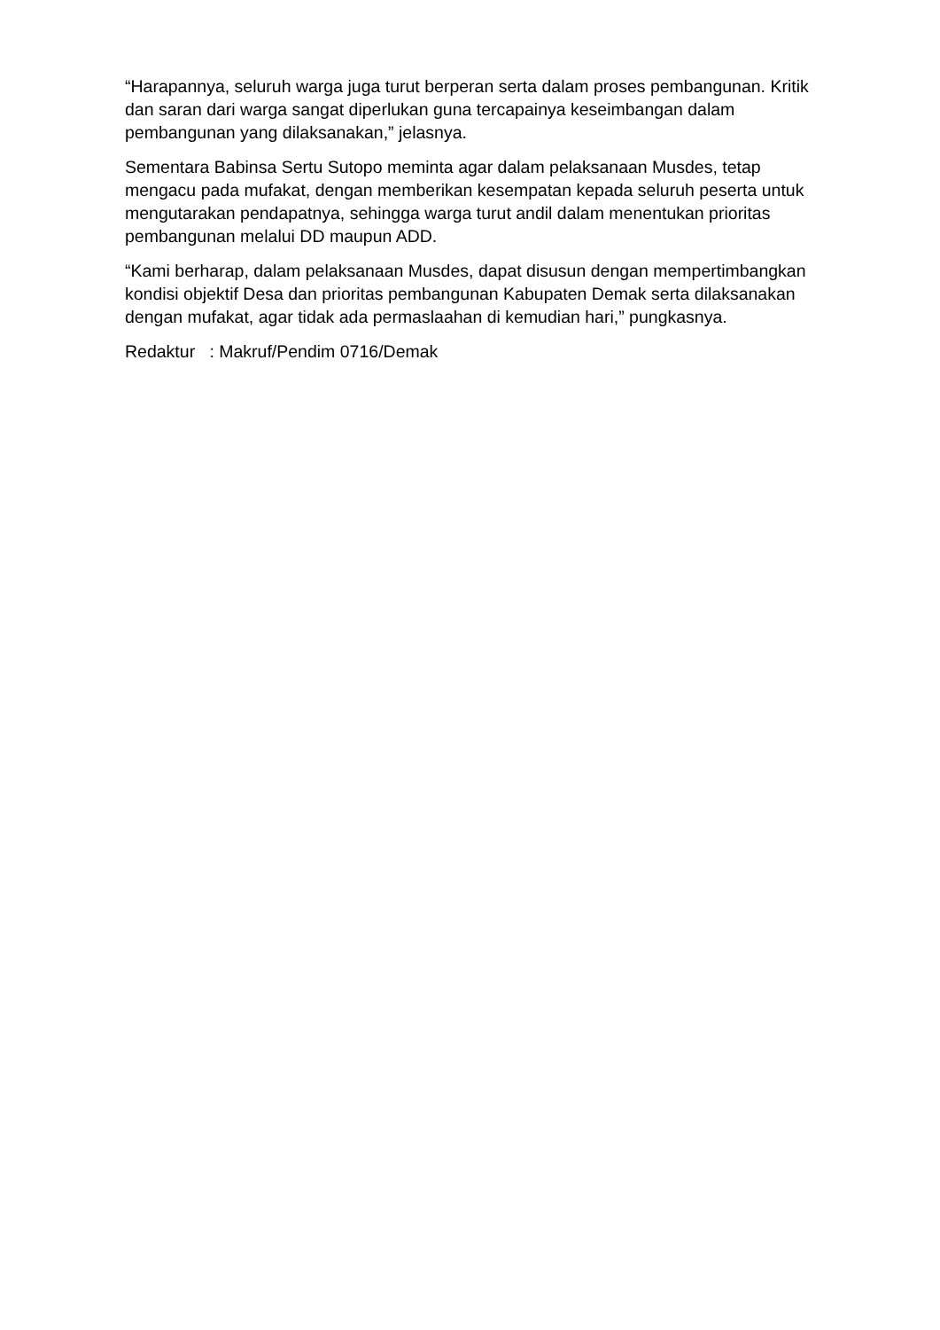“Harapannya, seluruh warga juga turut berperan serta dalam proses pembangunan. Kritik dan saran dari warga sangat diperlukan guna tercapainya keseimbangan dalam pembangunan yang dilaksanakan,” jelasnya.
Sementara Babinsa Sertu Sutopo meminta agar dalam pelaksanaan Musdes, tetap mengacu pada mufakat, dengan memberikan kesempatan kepada seluruh peserta untuk mengutarakan pendapatnya, sehingga warga turut andil dalam menentukan prioritas pembangunan melalui DD maupun ADD.
“Kami berharap, dalam pelaksanaan Musdes, dapat disusun dengan mempertimbangkan kondisi objektif Desa dan prioritas pembangunan Kabupaten Demak serta dilaksanakan dengan mufakat, agar tidak ada permaslaahan di kemudian hari,” pungkasnya.
Redaktur : Makruf/Pendim 0716/Demak